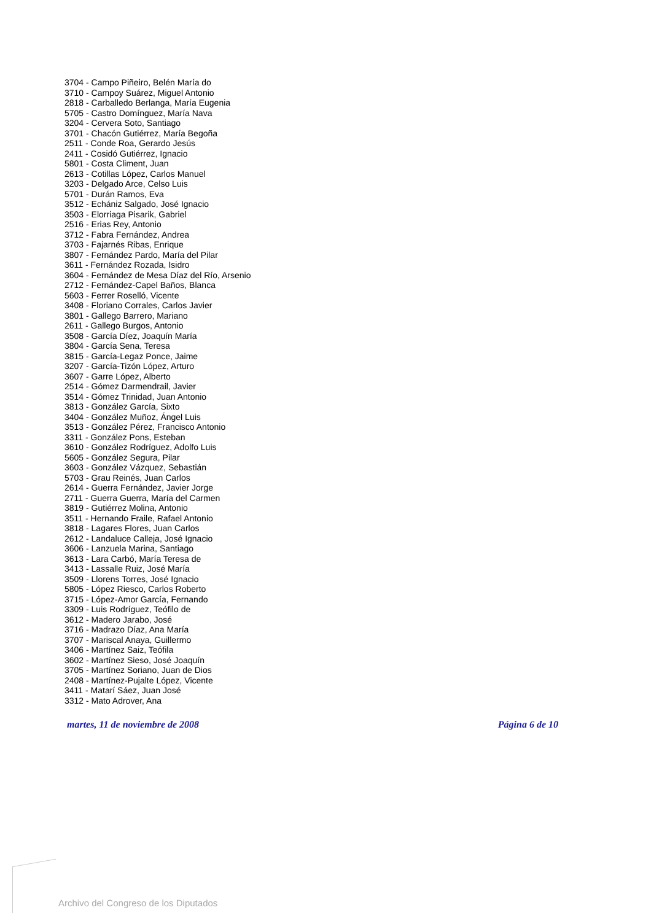3704 - Campo Piñeiro, Belén María do
3710 - Campoy Suárez, Miguel Antonio
2818 - Carballedo Berlanga, María Eugenia
5705 - Castro Domínguez, María Nava
3204 - Cervera Soto, Santiago
3701 - Chacón Gutiérrez, María Begoña
2511 - Conde Roa, Gerardo Jesús
2411 - Cosidó Gutiérrez, Ignacio
5801 - Costa Climent, Juan
2613 - Cotillas López, Carlos Manuel
3203 - Delgado Arce, Celso Luis
5701 - Durán Ramos, Eva
3512 - Echániz Salgado, José Ignacio
3503 - Elorriaga Pisarik, Gabriel
2516 - Erias Rey, Antonio
3712 - Fabra Fernández, Andrea
3703 - Fajarnés Ribas, Enrique
3807 - Fernández Pardo, María del Pilar
3611 - Fernández Rozada, Isidro
3604 - Fernández de Mesa Díaz del Río, Arsenio
2712 - Fernández-Capel Baños, Blanca
5603 - Ferrer Roselló, Vicente
3408 - Floriano Corrales, Carlos Javier
3801 - Gallego Barrero, Mariano
2611 - Gallego Burgos, Antonio
3508 - García Díez, Joaquín María
3804 - García Sena, Teresa
3815 - García-Legaz Ponce, Jaime
3207 - García-Tizón López, Arturo
3607 - Garre López, Alberto
2514 - Gómez Darmendrail, Javier
3514 - Gómez Trinidad, Juan Antonio
3813 - González García, Sixto
3404 - González Muñoz, Ángel Luis
3513 - González Pérez, Francisco Antonio
3311 - González Pons, Esteban
3610 - González Rodríguez, Adolfo Luis
5605 - González Segura, Pilar
3603 - González Vázquez, Sebastián
5703 - Grau Reinés, Juan Carlos
2614 - Guerra Fernández, Javier Jorge
2711 - Guerra Guerra, María del Carmen
3819 - Gutiérrez Molina, Antonio
3511 - Hernando Fraile, Rafael Antonio
3818 - Lagares Flores, Juan Carlos
2612 - Landaluce Calleja, José Ignacio
3606 - Lanzuela Marina, Santiago
3613 - Lara Carbó, María Teresa de
3413 - Lassalle Ruiz, José María
3509 - Llorens Torres, José Ignacio
5805 - López Riesco, Carlos Roberto
3715 - López-Amor García, Fernando
3309 - Luis Rodríguez, Teófilo de
3612 - Madero Jarabo, José
3716 - Madrazo Díaz, Ana María
3707 - Mariscal Anaya, Guillermo
3406 - Martínez Saiz, Teófila
3602 - Martínez Sieso, José Joaquín
3705 - Martínez Soriano, Juan de Dios
2408 - Martínez-Pujalte López, Vicente
3411 - Matarí Sáez, Juan José
3312 - Mato Adrover, Ana
martes, 11 de noviembre de 2008 Página 6 de 10
Archivo del Congreso de los Diputados